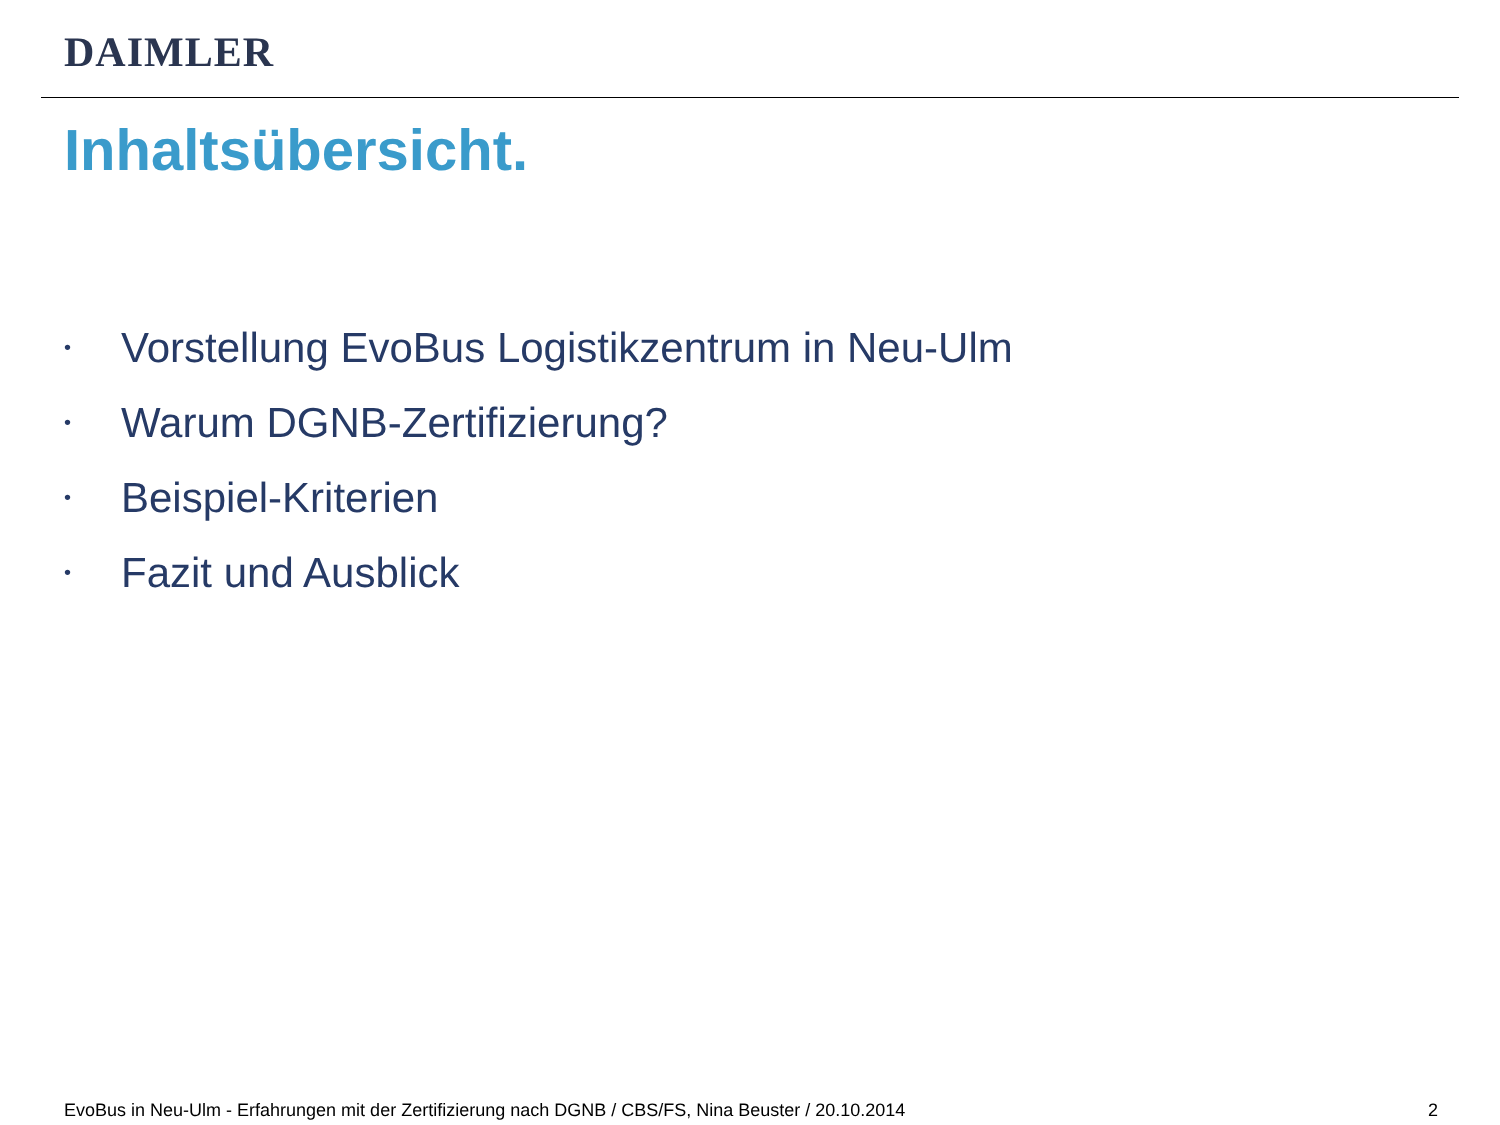DAIMLER
Inhaltsübersicht.
• Vorstellung EvoBus Logistikzentrum in Neu-Ulm
• Warum DGNB-Zertifizierung?
• Beispiel-Kriterien
• Fazit und Ausblick
EvoBus in Neu-Ulm - Erfahrungen mit der Zertifizierung nach DGNB / CBS/FS, Nina Beuster / 20.10.2014 2